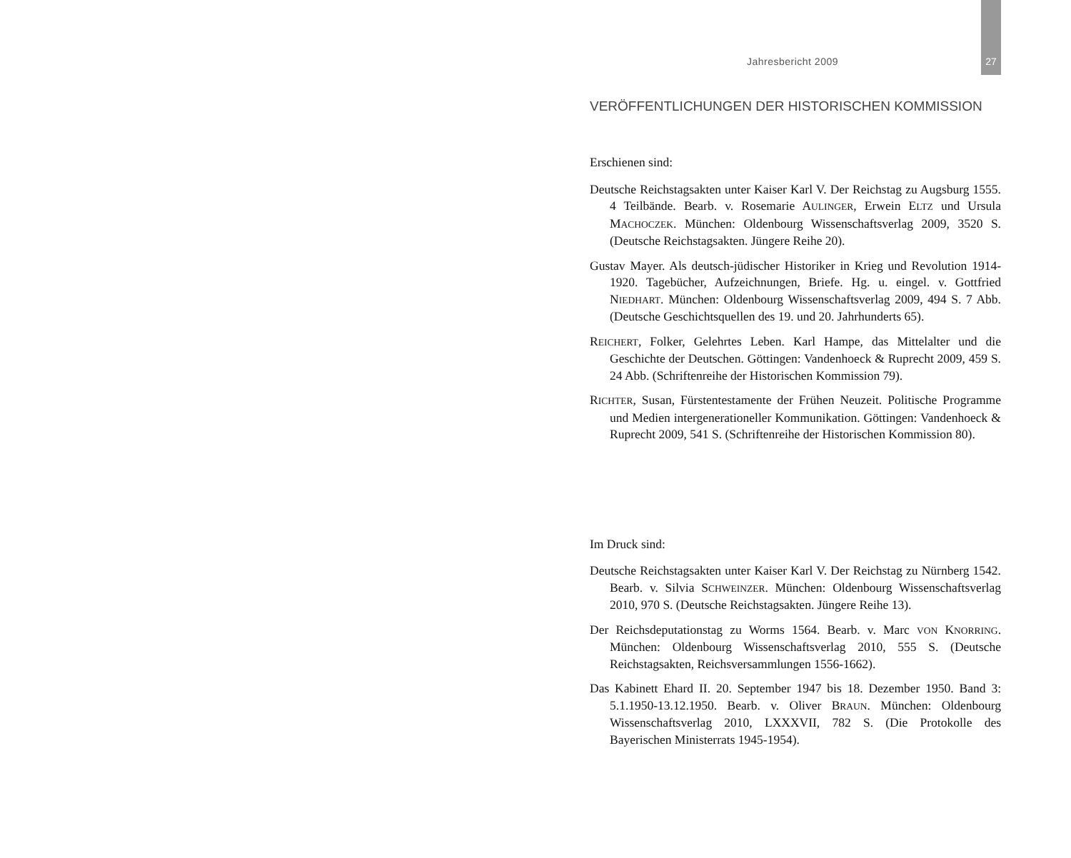Jahresbericht 2009 27
VERÖFFENTLICHUNGEN DER HISTORISCHEN KOMMISSION
Erschienen sind:
Deutsche Reichstagsakten unter Kaiser Karl V. Der Reichstag zu Augsburg 1555. 4 Teilbände. Bearb. v. Rosemarie AULINGER, Erwein ELTZ und Ursula MACHOCZEK. München: Oldenbourg Wissenschaftsverlag 2009, 3520 S. (Deutsche Reichstagsakten. Jüngere Reihe 20).
Gustav Mayer. Als deutsch-jüdischer Historiker in Krieg und Revolution 1914-1920. Tagebücher, Aufzeichnungen, Briefe. Hg. u. eingel. v. Gottfried NIEDHART. München: Oldenbourg Wissenschaftsverlag 2009, 494 S. 7 Abb. (Deutsche Geschichtsquellen des 19. und 20. Jahrhunderts 65).
REICHERT, Folker, Gelehrtes Leben. Karl Hampe, das Mittelalter und die Geschichte der Deutschen. Göttingen: Vandenhoeck & Ruprecht 2009, 459 S. 24 Abb. (Schriftenreihe der Historischen Kommission 79).
RICHTER, Susan, Fürstentestamente der Frühen Neuzeit. Politische Programme und Medien intergenerationeller Kommunikation. Göttingen: Vandenhoeck & Ruprecht 2009, 541 S. (Schriftenreihe der Historischen Kommission 80).
Im Druck sind:
Deutsche Reichstagsakten unter Kaiser Karl V. Der Reichstag zu Nürnberg 1542. Bearb. v. Silvia SCHWEINZER. München: Oldenbourg Wissenschaftsverlag 2010, 970 S. (Deutsche Reichstagsakten. Jüngere Reihe 13).
Der Reichsdeputationstag zu Worms 1564. Bearb. v. Marc VON KNORRING. München: Oldenbourg Wissenschaftsverlag 2010, 555 S. (Deutsche Reichstagsakten, Reichsversammlungen 1556-1662).
Das Kabinett Ehard II. 20. September 1947 bis 18. Dezember 1950. Band 3: 5.1.1950-13.12.1950. Bearb. v. Oliver BRAUN. München: Oldenbourg Wissenschaftsverlag 2010, LXXXVII, 782 S. (Die Protokolle des Bayerischen Ministerrats 1945-1954).